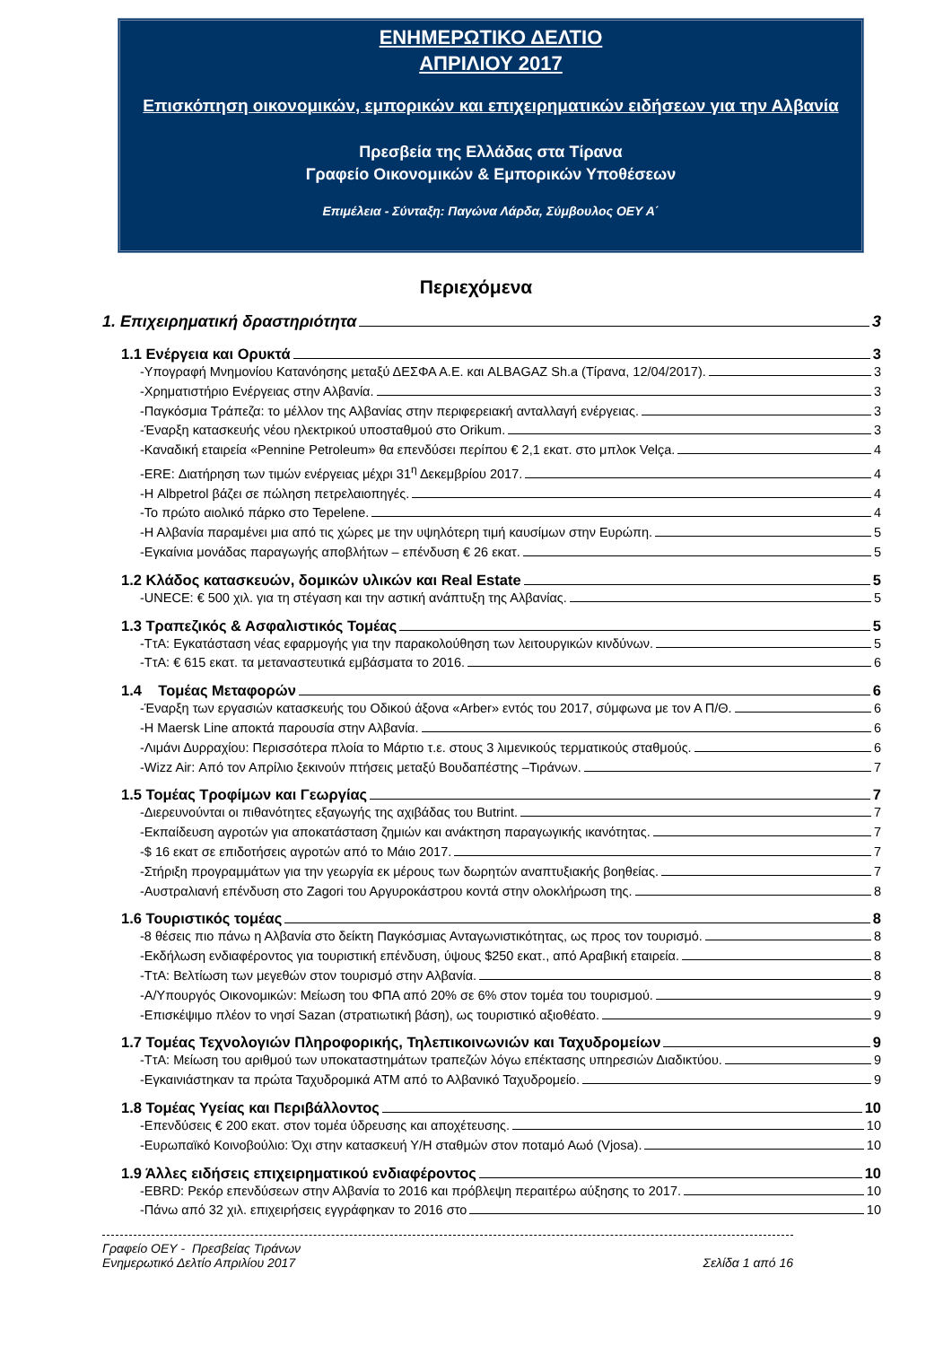ΕΝΗΜΕΡΩΤΙΚΟ ΔΕΛΤΙΟ
ΑΠΡΙΛΙΟΥ 2017
Επισκόπηση οικονομικών, εμπορικών και επιχειρηματικών ειδήσεων για την Αλβανία
Πρεσβεία της Ελλάδας στα Τίρανα
Γραφείο Οικονομικών & Εμπορικών Υποθέσεων
Επιμέλεια - Σύνταξη: Παγώνα Λάρδα, Σύμβουλος ΟΕΥ Α΄
Περιεχόμενα
1. Επιχειρηματική δραστηριότητα 3
1.1 Ενέργεια και Ορυκτά 3
-Υπογραφή Μνημονίου Κατανόησης μεταξύ ΔΕΣΦΑ Α.Ε. και ALBAGAZ Sh.a (Τίρανα, 12/04/2017). 3
-Χρηματιστήριο Ενέργειας στην Αλβανία. 3
-Παγκόσμια Τράπεζα: το μέλλον της Αλβανίας στην περιφερειακή ανταλλαγή ενέργειας. 3
-Έναρξη κατασκευής νέου ηλεκτρικού υποσταθμού στο Orikum. 3
-Καναδική εταιρεία «Pennine Petroleum» θα επενδύσει περίπου € 2,1 εκατ. στο μπλοκ Velça. 4
-ERE: Διατήρηση των τιμών ενέργειας μέχρι 31<sup>η</sup> Δεκεμβρίου 2017. 4
-Η Albpetrol βάζει σε πώληση πετρελαιοπηγές. 4
-Το πρώτο αιολικό πάρκο στο Tepelene. 4
-Η Αλβανία παραμένει μια από τις χώρες με την υψηλότερη τιμή καυσίμων στην Ευρώπη. 5
-Εγκαίνια μονάδας παραγωγής αποβλήτων – επένδυση € 26 εκατ. 5
1.2 Κλάδος κατασκευών, δομικών υλικών και Real Estate 5
-UNECE: € 500 χιλ. για τη στέγαση και την αστική ανάπτυξη της Αλβανίας. 5
1.3 Τραπεζικός & Ασφαλιστικός Τομέας 5
-ΤτΑ: Εγκατάσταση νέας εφαρμογής για την παρακολούθηση των λειτουργικών κινδύνων. 5
-ΤτΑ: € 615 εκατ. τα μεταναστευτικά εμβάσματα το 2016. 6
1.4 Τομέας Μεταφορών 6
-Έναρξη των εργασιών κατασκευής του Οδικού άξονα «Arber» εντός του 2017, σύμφωνα με τον Α Π/Θ. 6
-Η Maersk Line αποκτά παρουσία στην Αλβανία. 6
-Λιμάνι Δυρραχίου: Περισσότερα πλοία το Μάρτιο τ.ε. στους 3 λιμενικούς τερματικούς σταθμούς. 6
-Wizz Air: Από τον Απρίλιο ξεκινούν πτήσεις μεταξύ Βουδαπέστης –Τιράνων. 7
1.5 Τομέας Τροφίμων και Γεωργίας 7
-Διερευνούνται οι πιθανότητες εξαγωγής της αχιβάδας του Butrint. 7
-Εκπαίδευση αγροτών για αποκατάσταση ζημιών και ανάκτηση παραγωγικής ικανότητας. 7
-$ 16 εκατ σε επιδοτήσεις αγροτών από το Μάιο 2017. 7
-Στήριξη προγραμμάτων για την γεωργία εκ μέρους των δωρητών αναπτυξιακής βοηθείας. 7
-Αυστραλιανή επένδυση στο Zagori του Αργυροκάστρου κοντά στην ολοκλήρωση της. 8
1.6 Τουριστικός τομέας 8
-8 θέσεις πιο πάνω η Αλβανία στο δείκτη Παγκόσμιας Ανταγωνιστικότητας, ως προς τον τουρισμό. 8
-Εκδήλωση ενδιαφέροντος για τουριστική επένδυση, ύψους $250 εκατ., από Αραβική εταιρεία. 8
-ΤτΑ: Βελτίωση των μεγεθών στον τουρισμό στην Αλβανία. 8
-Α/Υπουργός Οικονομικών: Μείωση του ΦΠΑ από 20% σε 6% στον τομέα του τουρισμού. 9
-Επισκέψιμο πλέον το νησί Sazan (στρατιωτική βάση), ως τουριστικό αξιοθέατο. 9
1.7 Τομέας Τεχνολογιών Πληροφορικής, Τηλεπικοινωνιών και Ταχυδρομείων 9
-ΤτΑ: Μείωση του αριθμού των υποκαταστημάτων τραπεζών λόγω επέκτασης υπηρεσιών Διαδικτύου. 9
-Εγκαινιάστηκαν τα πρώτα Ταχυδρομικά ATM από το Αλβανικό Ταχυδρομείο. 9
1.8 Τομέας Υγείας και Περιβάλλοντος 10
-Επενδύσεις € 200 εκατ. στον τομέα ύδρευσης και αποχέτευσης. 10
-Ευρωπαϊκό Κοινοβούλιο: Όχι στην κατασκευή Υ/Η σταθμών στον ποταμό Αωό (Vjosa). 10
1.9 Άλλες ειδήσεις επιχειρηματικού ενδιαφέροντος 10
-EBRD: Ρεκόρ επενδύσεων στην Αλβανία το 2016 και πρόβλεψη περαιτέρω αύξησης το 2017. 10
-Πάνω από 32 χιλ. επιχειρήσεις εγγράφηκαν το 2016 στο 10
Γραφείο ΟΕΥ - Πρεσβείας Τιράνων
Ενημερωτικό Δελτίο Απριλίου 2017 Σελίδα 1 από 16